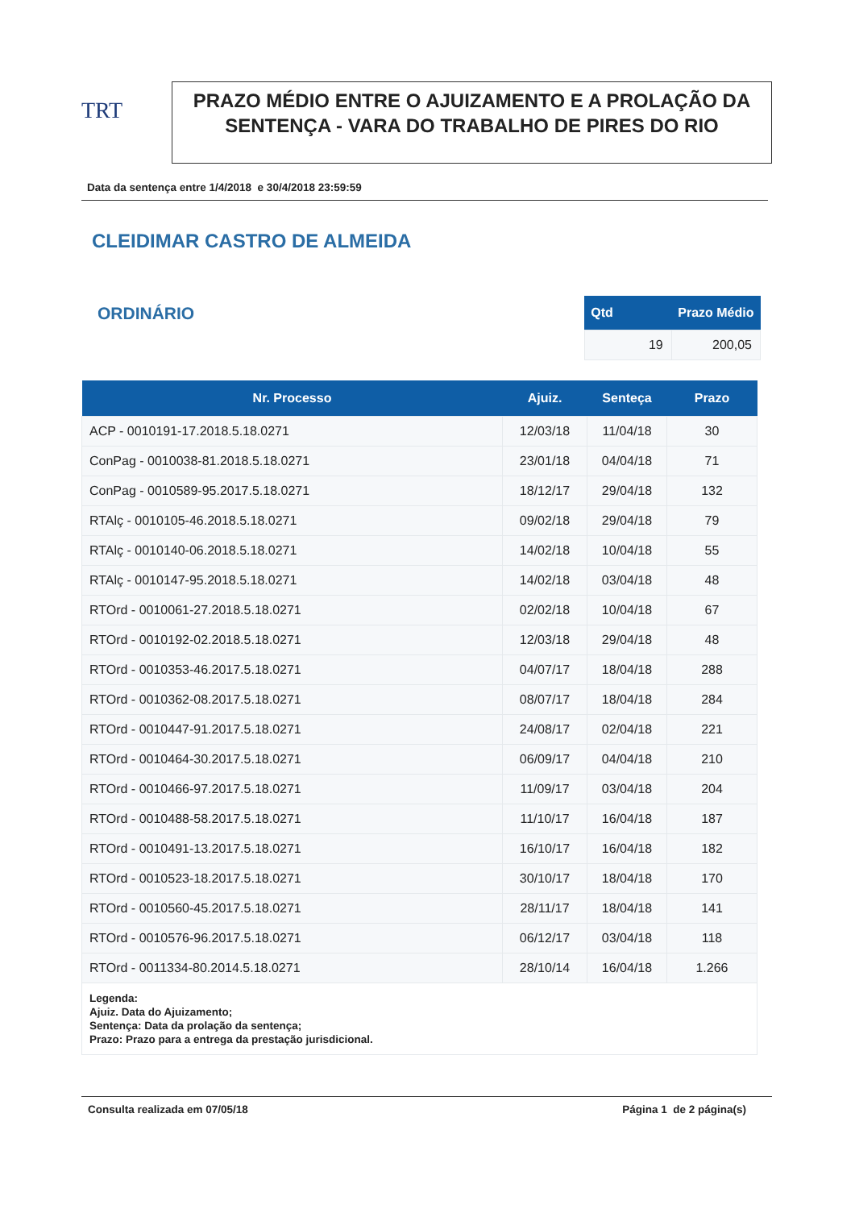TRT
PRAZO MÉDIO ENTRE O AJUIZAMENTO E A PROLAÇÃO DA SENTENÇA - VARA DO TRABALHO DE PIRES DO RIO
Data da sentença entre 1/4/2018 e 30/4/2018 23:59:59
CLEIDIMAR CASTRO DE ALMEIDA
ORDINÁRIO
| Qtd | Prazo Médio |
| --- | --- |
| 19 | 200,05 |
| Nr. Processo | Ajuiz. | Senteça | Prazo |
| --- | --- | --- | --- |
| ACP - 0010191-17.2018.5.18.0271 | 12/03/18 | 11/04/18 | 30 |
| ConPag - 0010038-81.2018.5.18.0271 | 23/01/18 | 04/04/18 | 71 |
| ConPag - 0010589-95.2017.5.18.0271 | 18/12/17 | 29/04/18 | 132 |
| RTAlç - 0010105-46.2018.5.18.0271 | 09/02/18 | 29/04/18 | 79 |
| RTAlç - 0010140-06.2018.5.18.0271 | 14/02/18 | 10/04/18 | 55 |
| RTAlç - 0010147-95.2018.5.18.0271 | 14/02/18 | 03/04/18 | 48 |
| RTOrd - 0010061-27.2018.5.18.0271 | 02/02/18 | 10/04/18 | 67 |
| RTOrd - 0010192-02.2018.5.18.0271 | 12/03/18 | 29/04/18 | 48 |
| RTOrd - 0010353-46.2017.5.18.0271 | 04/07/17 | 18/04/18 | 288 |
| RTOrd - 0010362-08.2017.5.18.0271 | 08/07/17 | 18/04/18 | 284 |
| RTOrd - 0010447-91.2017.5.18.0271 | 24/08/17 | 02/04/18 | 221 |
| RTOrd - 0010464-30.2017.5.18.0271 | 06/09/17 | 04/04/18 | 210 |
| RTOrd - 0010466-97.2017.5.18.0271 | 11/09/17 | 03/04/18 | 204 |
| RTOrd - 0010488-58.2017.5.18.0271 | 11/10/17 | 16/04/18 | 187 |
| RTOrd - 0010491-13.2017.5.18.0271 | 16/10/17 | 16/04/18 | 182 |
| RTOrd - 0010523-18.2017.5.18.0271 | 30/10/17 | 18/04/18 | 170 |
| RTOrd - 0010560-45.2017.5.18.0271 | 28/11/17 | 18/04/18 | 141 |
| RTOrd - 0010576-96.2017.5.18.0271 | 06/12/17 | 03/04/18 | 118 |
| RTOrd - 0011334-80.2014.5.18.0271 | 28/10/14 | 16/04/18 | 1.266 |
| Legenda: Ajuiz. Data do Ajuizamento; Sentença: Data da prolação da sentença; Prazo: Prazo para a entrega da prestação jurisdicional. | | | |
Consulta realizada em 07/05/18 Página 1 de 2 página(s)